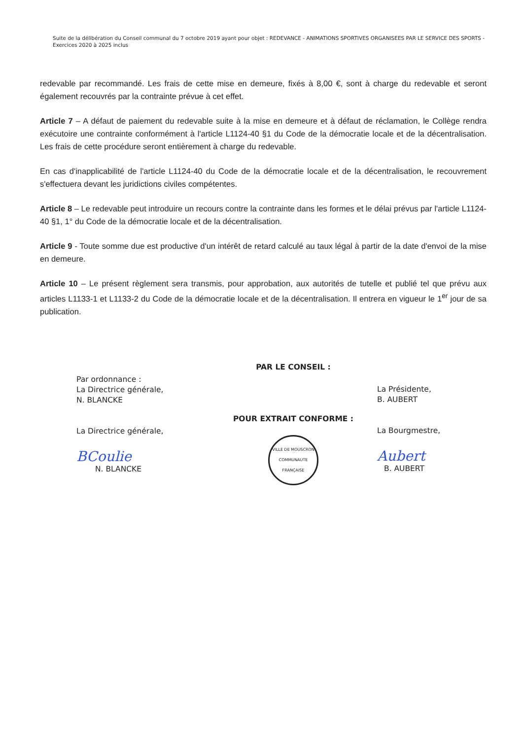Suite de la délibération du Conseil communal du 7 octobre 2019 ayant pour objet : REDEVANCE - ANIMATIONS SPORTIVES ORGANISEES PAR LE SERVICE DES SPORTS - Exercices 2020 à 2025 inclus
redevable par recommandé. Les frais de cette mise en demeure, fixés à 8,00 €, sont à charge du redevable et seront également recouvrés par la contrainte prévue à cet effet.
Article 7 – A défaut de paiement du redevable suite à la mise en demeure et à défaut de réclamation, le Collège rendra exécutoire une contrainte conformément à l'article L1124-40 §1 du Code de la démocratie locale et de la décentralisation. Les frais de cette procédure seront entièrement à charge du redevable.
En cas d'inapplicabilité de l'article L1124-40 du Code de la démocratie locale et de la décentralisation, le recouvrement s'effectuera devant les juridictions civiles compétentes.
Article 8 – Le redevable peut introduire un recours contre la contrainte dans les formes et le délai prévus par l'article L1124-40 §1, 1° du Code de la démocratie locale et de la décentralisation.
Article 9 - Toute somme due est productive d'un intérêt de retard calculé au taux légal à partir de la date d'envoi de la mise en demeure.
Article 10 – Le présent règlement sera transmis, pour approbation, aux autorités de tutelle et publié tel que prévu aux articles L1133-1 et L1133-2 du Code de la démocratie locale et de la décentralisation. Il entrera en vigueur le 1<sup>er</sup> jour de sa publication.
Par ordonnance :
La Directrice générale,
N. BLANCKE
La Directrice générale,
BCoulie
N. BLANCKE
PAR LE CONSEIL :
POUR EXTRAIT CONFORME :
VILLE DE MOUSCRON
COMMUNAUTE FRANÇAISE
La Présidente,
B. AUBERT
La Bourgmestre,
Aubert
B. AUBERT